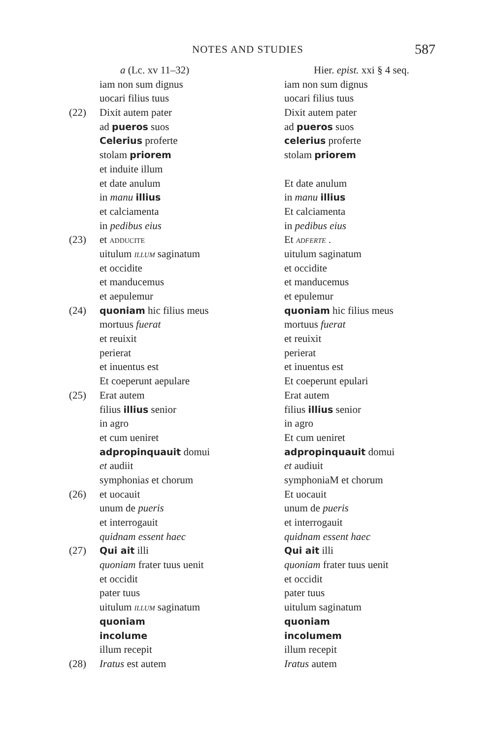NOTES AND STUDIES 587
| | a (Lc. xv 11–32) | Hier. epist. xxi § 4 seq. |
| | iam non sum dignus | iam non sum dignus |
| | uocari filius tuus | uocari filius tuus |
| (22) | Dixit autem pater | Dixit autem pater |
| | ad pueros suos | ad pueros suos |
| | Celerius proferte | celerius proferte |
| | stolam priorem | stolam priorem |
| | et induite illum | |
| | et date anulum | Et date anulum |
| | in manu illius | in manu illius |
| | et calciamenta | Et calciamenta |
| | in pedibus eius | in pedibus eius |
| (23) | et ADDUCITE | Et ADFERTE . |
| | uitulum ILLUM saginatum | uitulum saginatum |
| | et occidite | et occidite |
| | et manducemus | et manducemus |
| | et aepulemur | et epulemur |
| (24) | quoniam hic filius meus | quoniam hic filius meus |
| | mortuus fuerat | mortuus fuerat |
| | et reuixit | et reuixit |
| | perierat | perierat |
| | et inuentus est | et inuentus est |
| | Et coeperunt aepulare | Et coeperunt epulari |
| (25) | Erat autem | Erat autem |
| | filius illius senior | filius illius senior |
| | in agro | in agro |
| | et cum ueniret | Et cum ueniret |
| | adpropinquauit domui | adpropinquauit domui |
| | et audiit | et audiuit |
| | symphonia s et chorum | symphoniaM et chorum |
| (26) | et uocauit | Et uocauit |
| | unum de pueris | unum de pueris |
| | et interrogauit | et interrogauit |
| | quidnam essent haec | quidnam essent haec |
| (27) | Qui ait illi | Qui ait illi |
| | quoniam frater tuus uenit | quoniam frater tuus uenit |
| | et occidit | et occidit |
| | pater tuus | pater tuus |
| | uitulum ILLUM saginatum | uitulum saginatum |
| | quoniam | quoniam |
| | incolume | incolumem |
| | illum recepit | illum recepit |
| (28) | Iratus est autem | Iratus autem |